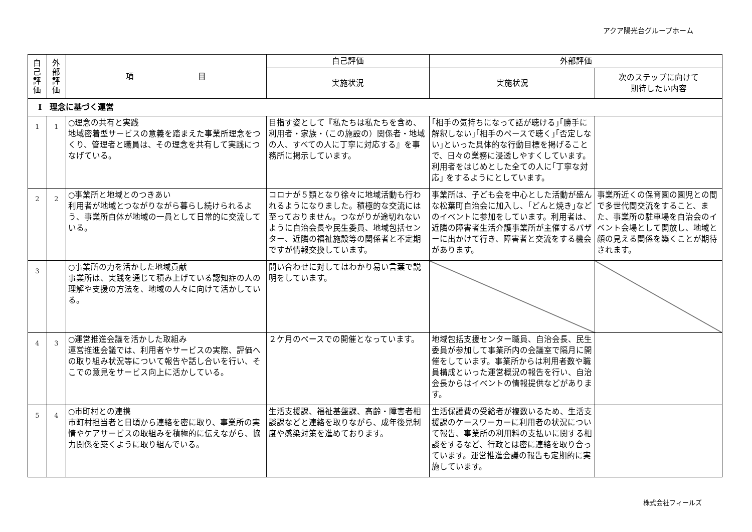アクア陽光台グループホーム
| 自 己 評 価 | 外 部 評 価 | 項 目 | 自己評価 | 外部評価 | |
| --- | --- | --- | --- | --- | --- |
| | | | 実施状況 | 実施状況 | 次のステップに向けて 期待したい内容 |
| Ⅰ 理念に基づく運営 | | | | | |
| 1 | 1 | ○理念の共有と実践 地域密着型サービスの意義を踏まえた事業所理念をつくり、管理者と職員は、その理念を共有して実践につなげている。 | 目指す姿として『私たちは私たちを含め、利用者・家族・（この施設の）関係者・地域の人、すべての人に丁寧に対応する』を事務所に掲示しています。 | ｢相手の気持ちになって話が聴ける｣｢勝手に解釈しない｣｢相手のペースで聴く｣｢否定しない｣といった具体的な行動目標を掲げることで、日々の業務に浸透しやすくしています。利用者をはじめとした全ての人に｢丁寧な対応｣ をするようにとしています。 | |
| 2 | 2 | ○事業所と地域とのつきあい 利用者が地域とつながりながら暮らし続けられるよう、事業所自体が地域の一員として日常的に交流している。 | コロナが５類となり徐々に地域活動も行われるようになりました。積極的な交流には至っておりません。つながりが途切れないように自治会長や民生委員、地域包括センター、近隣の福祉施設等の関係者と不定期ですが情報交換しています。 | 事業所は、子ども会を中心とした活動が盛んな松葉町自治会に加入し、｢どんと焼き｣などのイベントに参加をしています。利用者は、近隣の障害者生活介護事業所が主催するバザーに出かけて行き、障害者と交流をする機会があります。 | 事業所近くの保育園の園児との間で多世代間交流をすること、また、事業所の駐車場を自治会のイベント会場として開放し、地域と顔の見える関係を築くことが期待されます。 |
| 3 | | ○事業所の力を活かした地域貢献 事業所は、実践を通じて積み上げている認知症の人の理解や支援の方法を、地域の人々に向けて活かしている。 | 問い合わせに対してはわかり易い言葉で説明をしています。 | | |
| 4 | 3 | ○運営推進会議を活かした取組み 運営推進会議では、利用者やサービスの実際、評価への取り組み状況等について報告や話し合いを行い、そこでの意見をサービス向上に活かしている。 | ２ケ月のペースでの開催となっています。 | 地域包括支援センター職員、自治会長、民生委員が参加して事業所内の会議室で隔月に開催をしています。事業所からは利用者数や職員構成といった運営概況の報告を行い、自治会長からはイベントの情報提供などがあります。 | |
| 5 | 4 | ○市町村との連携 市町村担当者と日頃から連絡を密に取り、事業所の実情やケアサービスの取組みを積極的に伝えながら、協力関係を築くように取り組んでいる。 | 生活支援課、福祉基盤課、高齢・障害者相談課などと連絡を取りながら、成年後見制度や感染対策を進めております。 | 生活保護費の受給者が複数いるため、生活支援課のケースワーカーに利用者の状況について報告、事業所の利用料の支払いに関する相談をするなど、行政とは密に連絡を取り合っています。運営推進会議の報告も定期的に実施しています。 | |
株式会社フィールズ